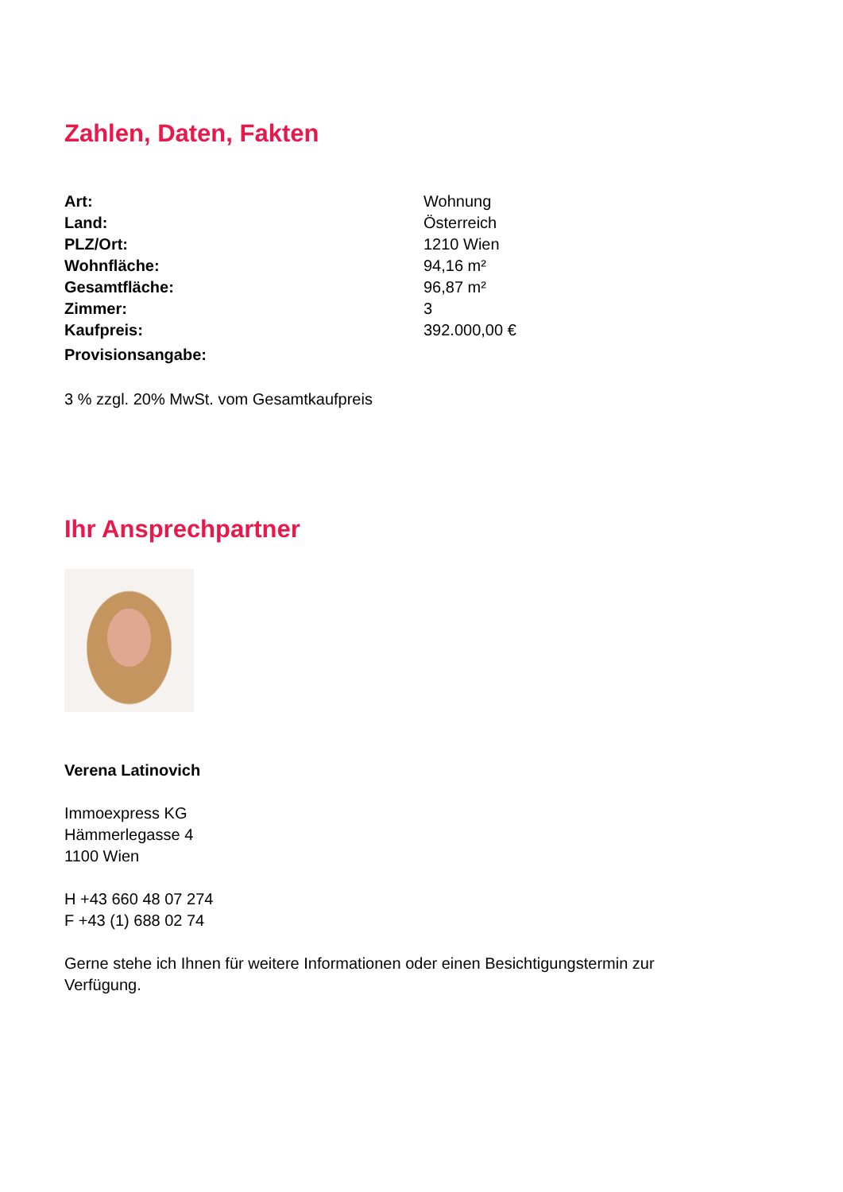Zahlen, Daten, Fakten
| Art: | Wohnung |
| Land: | Österreich |
| PLZ/Ort: | 1210 Wien |
| Wohnfläche: | 94,16 m² |
| Gesamtfläche: | 96,87 m² |
| Zimmer: | 3 |
| Kaufpreis: | 392.000,00 € |
| Provisionsangabe: | |
3 % zzgl. 20% MwSt. vom Gesamtkaufpreis
Ihr Ansprechpartner
Verena Latinovich
Immoexpress KG
Hämmerlegasse 4
1100 Wien
H +43 660 48 07 274
F +43 (1) 688 02 74
Gerne stehe ich Ihnen für weitere Informationen oder einen Besichtigungstermin zur Verfügung.